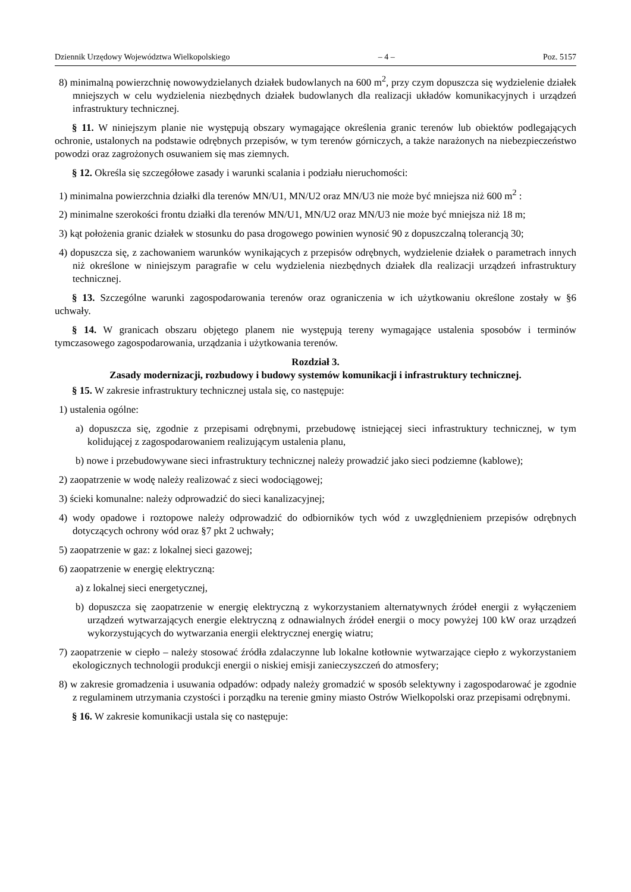Dziennik Urzędowy Województwa Wielkopolskiego – 4 – Poz. 5157
8) minimalną powierzchnię nowowydzielanych działek budowlanych na 600 m<sup>2</sup>, przy czym dopuszcza się wydzielenie działek mniejszych w celu wydzielenia niezbędnych działek budowlanych dla realizacji układów komunikacyjnych i urządzeń infrastruktury technicznej.
§ 11. W niniejszym planie nie występują obszary wymagające określenia granic terenów lub obiektów podlegających ochronie, ustalonych na podstawie odrębnych przepisów, w tym terenów górniczych, a także narażonych na niebezpieczeństwo powodzi oraz zagrożonych osuwaniem się mas ziemnych.
§ 12. Określa się szczegółowe zasady i warunki scalania i podziału nieruchomości:
1) minimalna powierzchnia działki dla terenów MN/U1, MN/U2 oraz MN/U3 nie może być mniejsza niż 600 m<sup>2</sup> :
2) minimalne szerokości frontu działki dla terenów MN/U1, MN/U2 oraz MN/U3 nie może być mniejsza niż 18 m;
3) kąt położenia granic działek w stosunku do pasa drogowego powinien wynosić 90 z dopuszczalną tolerancją 30;
4) dopuszcza się, z zachowaniem warunków wynikających z przepisów odrębnych, wydzielenie działek o parametrach innych niż określone w niniejszym paragrafie w celu wydzielenia niezbędnych działek dla realizacji urządzeń infrastruktury technicznej.
§ 13. Szczególne warunki zagospodarowania terenów oraz ograniczenia w ich użytkowaniu określone zostały w §6 uchwały.
§ 14. W granicach obszaru objętego planem nie występują tereny wymagające ustalenia sposobów i terminów tymczasowego zagospodarowania, urządzania i użytkowania terenów.
Rozdział 3.
Zasady modernizacji, rozbudowy i budowy systemów komunikacji i infrastruktury technicznej.
§ 15. W zakresie infrastruktury technicznej ustala się, co następuje:
1) ustalenia ogólne:
a) dopuszcza się, zgodnie z przepisami odrębnymi, przebudowę istniejącej sieci infrastruktury technicznej, w tym kolidującej z zagospodarowaniem realizującym ustalenia planu,
b) nowe i przebudowywane sieci infrastruktury technicznej należy prowadzić jako sieci podziemne (kablowe);
2) zaopatrzenie w wodę należy realizować z sieci wodociągowej;
3) ścieki komunalne: należy odprowadzić do sieci kanalizacyjnej;
4) wody opadowe i roztopowe należy odprowadzić do odbiorników tych wód z uwzględnieniem przepisów odrębnych dotyczących ochrony wód oraz §7 pkt 2 uchwały;
5) zaopatrzenie w gaz: z lokalnej sieci gazowej;
6) zaopatrzenie w energię elektryczną:
a) z lokalnej sieci energetycznej,
b) dopuszcza się zaopatrzenie w energię elektryczną z wykorzystaniem alternatywnych źródeł energii z wyłączeniem urządzeń wytwarzających energie elektryczną z odnawialnych źródeł energii o mocy powyżej 100 kW oraz urządzeń wykorzystujących do wytwarzania energii elektrycznej energię wiatru;
7) zaopatrzenie w ciepło – należy stosować źródła zdalaczynne lub lokalne kotłownie wytwarzające ciepło z wykorzystaniem ekologicznych technologii produkcji energii o niskiej emisji zanieczyszczeń do atmosfery;
8) w zakresie gromadzenia i usuwania odpadów: odpady należy gromadzić w sposób selektywny i zagospodarować je zgodnie z regulaminem utrzymania czystości i porządku na terenie gminy miasto Ostrów Wielkopolski oraz przepisami odrębnymi.
§ 16. W zakresie komunikacji ustala się co następuje: